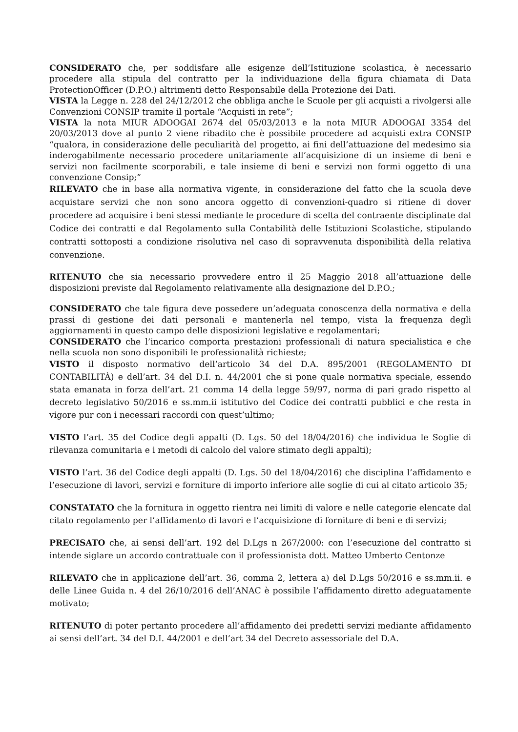CONSIDERATO che, per soddisfare alle esigenze dell’Istituzione scolastica, è necessario procedere alla stipula del contratto per la individuazione della figura chiamata di Data ProtectionOfficer (D.P.O.) altrimenti detto Responsabile della Protezione dei Dati.
VISTA la Legge n. 228 del 24/12/2012 che obbliga anche le Scuole per gli acquisti a rivolgersi alle Convenzioni CONSIP tramite il portale “Acquisti in rete”;
VISTA la nota MIUR ADOOGAI 2674 del 05/03/2013 e la nota MIUR ADOOGAI 3354 del 20/03/2013 dove al punto 2 viene ribadito che è possibile procedere ad acquisti extra CONSIP “qualora, in considerazione delle peculiarità del progetto, ai fini dell’attuazione del medesimo sia inderogabilmente necessario procedere unitariamente all’acquisizione di un insieme di beni e servizi non facilmente scorporabili, e tale insieme di beni e servizi non formi oggetto di una convenzione Consip;”
RILEVATO che in base alla normativa vigente, in considerazione del fatto che la scuola deve acquistare servizi che non sono ancora oggetto di convenzioni-quadro si ritiene di dover procedere ad acquisire i beni stessi mediante le procedure di scelta del contraente disciplinate dal Codice dei contratti e dal Regolamento sulla Contabilità delle Istituzioni Scolastiche, stipulando contratti sottoposti a condizione risolutiva nel caso di sopravvenuta disponibilità della relativa convenzione.
RITENUTO che sia necessario provvedere entro il 25 Maggio 2018 all’attuazione delle disposizioni previste dal Regolamento relativamente alla designazione del D.P.O.;
CONSIDERATO che tale figura deve possedere un’adeguata conoscenza della normativa e della prassi di gestione dei dati personali e mantenerla nel tempo, vista la frequenza degli aggiornamenti in questo campo delle disposizioni legislative e regolamentari;
CONSIDERATO che l’incarico comporta prestazioni professionali di natura specialistica e che nella scuola non sono disponibili le professionalità richieste;
VISTO il disposto normativo dell’articolo 34 del D.A. 895/2001 (REGOLAMENTO DI CONTABILITÀ) e dell’art. 34 del D.I. n. 44/2001 che si pone quale normativa speciale, essendo stata emanata in forza dell’art. 21 comma 14 della legge 59/97, norma di pari grado rispetto al decreto legislativo 50/2016 e ss.mm.ii istitutivo del Codice dei contratti pubblici e che resta in vigore pur con i necessari raccordi con quest’ultimo;
VISTO l’art. 35 del Codice degli appalti (D. Lgs. 50 del 18/04/2016) che individua le Soglie di rilevanza comunitaria e i metodi di calcolo del valore stimato degli appalti);
VISTO l’art. 36 del Codice degli appalti (D. Lgs. 50 del 18/04/2016) che disciplina l’affidamento e l’esecuzione di lavori, servizi e forniture di importo inferiore alle soglie di cui al citato articolo 35;
CONSTATATO che la fornitura in oggetto rientra nei limiti di valore e nelle categorie elencate dal citato regolamento per l’affidamento di lavori e l’acquisizione di forniture di beni e di servizi;
PRECISATO che, ai sensi dell’art. 192 del D.Lgs n 267/2000: con l’esecuzione del contratto si intende siglare un accordo contrattuale con il professionista dott. Matteo Umberto Centonze
RILEVATO che in applicazione dell’art. 36, comma 2, lettera a) del D.Lgs 50/2016 e ss.mm.ii. e delle Linee Guida n. 4 del 26/10/2016 dell’ANAC è possibile l’affidamento diretto adeguatamente motivato;
RITENUTO di poter pertanto procedere all’affidamento dei predetti servizi mediante affidamento ai sensi dell’art. 34 del D.I. 44/2001 e dell’art 34 del Decreto assessoriale del D.A.